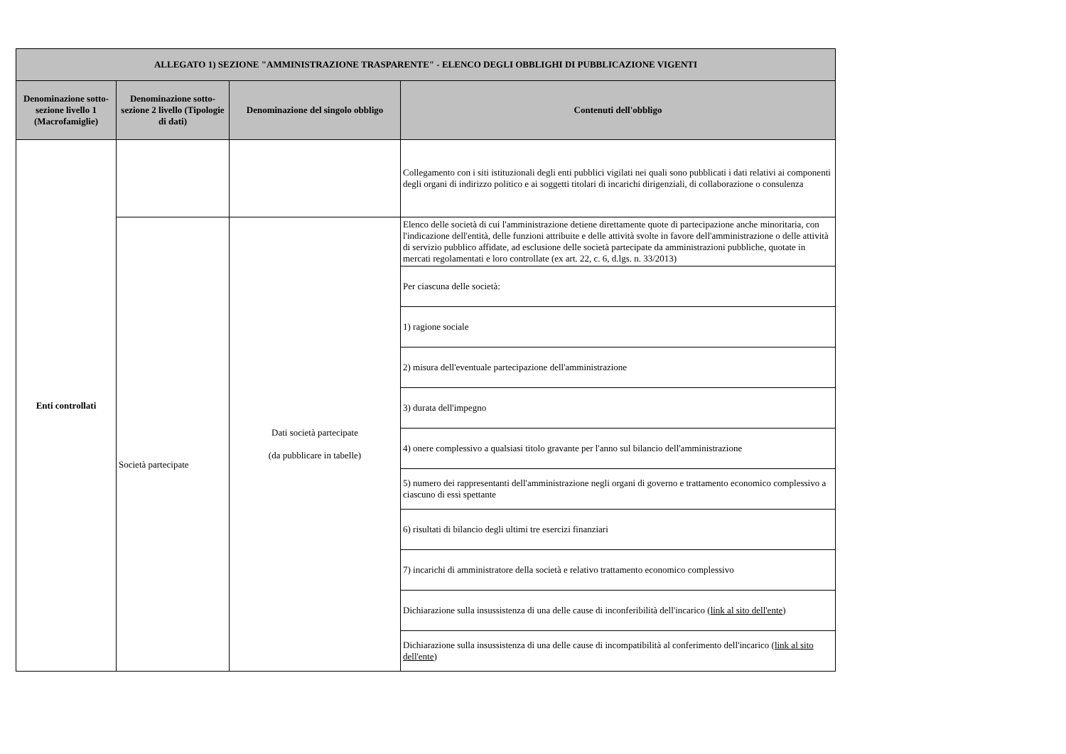| ALLEGATO 1) SEZIONE "AMMINISTRAZIONE TRASPARENTE" - ELENCO DEGLI OBBLIGHI DI PUBBLICAZIONE VIGENTI | | | |
| --- | --- | --- | --- |
| Denominazione sotto-sezione livello 1 (Macrofamiglie) | Denominazione sotto-sezione 2 livello (Tipologie di dati) | Denominazione del singolo obbligo | Contenuti dell'obbligo |
| Enti controllati | | | Collegamento con i siti istituzionali degli enti pubblici vigilati nei quali sono pubblicati i dati relativi ai componenti degli organi di indirizzo politico e ai soggetti titolari di incarichi dirigenziali, di collaborazione o consulenza |
| | Società partecipate | Dati società partecipate (da pubblicare in tabelle) | Elenco delle società di cui l'amministrazione detiene direttamente quote di partecipazione anche minoritaria, con l'indicazione dell'entità, delle funzioni attribuite e delle attività svolte in favore dell'amministrazione o delle attività di servizio pubblico affidate, ad esclusione delle società partecipate da amministrazioni pubbliche, quotate in mercati regolamentati e loro controllate (ex art. 22, c. 6, d.lgs. n. 33/2013) |
| | | | Per ciascuna delle società: |
| | | | 1) ragione sociale |
| | | | 2) misura dell'eventuale partecipazione dell'amministrazione |
| | | | 3) durata dell'impegno |
| | | | 4) onere complessivo a qualsiasi titolo gravante per l'anno sul bilancio dell'amministrazione |
| | | | 5) numero dei rappresentanti dell'amministrazione negli organi di governo e trattamento economico complessivo a ciascuno di essi spettante |
| | | | 6) risultati di bilancio degli ultimi tre esercizi finanziari |
| | | | 7) incarichi di amministratore della società e relativo trattamento economico complessivo |
| | | | Dichiarazione sulla insussistenza di una delle cause di inconferibilità dell'incarico ( link al sito dell'ente ) |
| | | | Dichiarazione sulla insussistenza di una delle cause di incompatibilità al conferimento dell'incarico ( link al sito dell'ente ) |